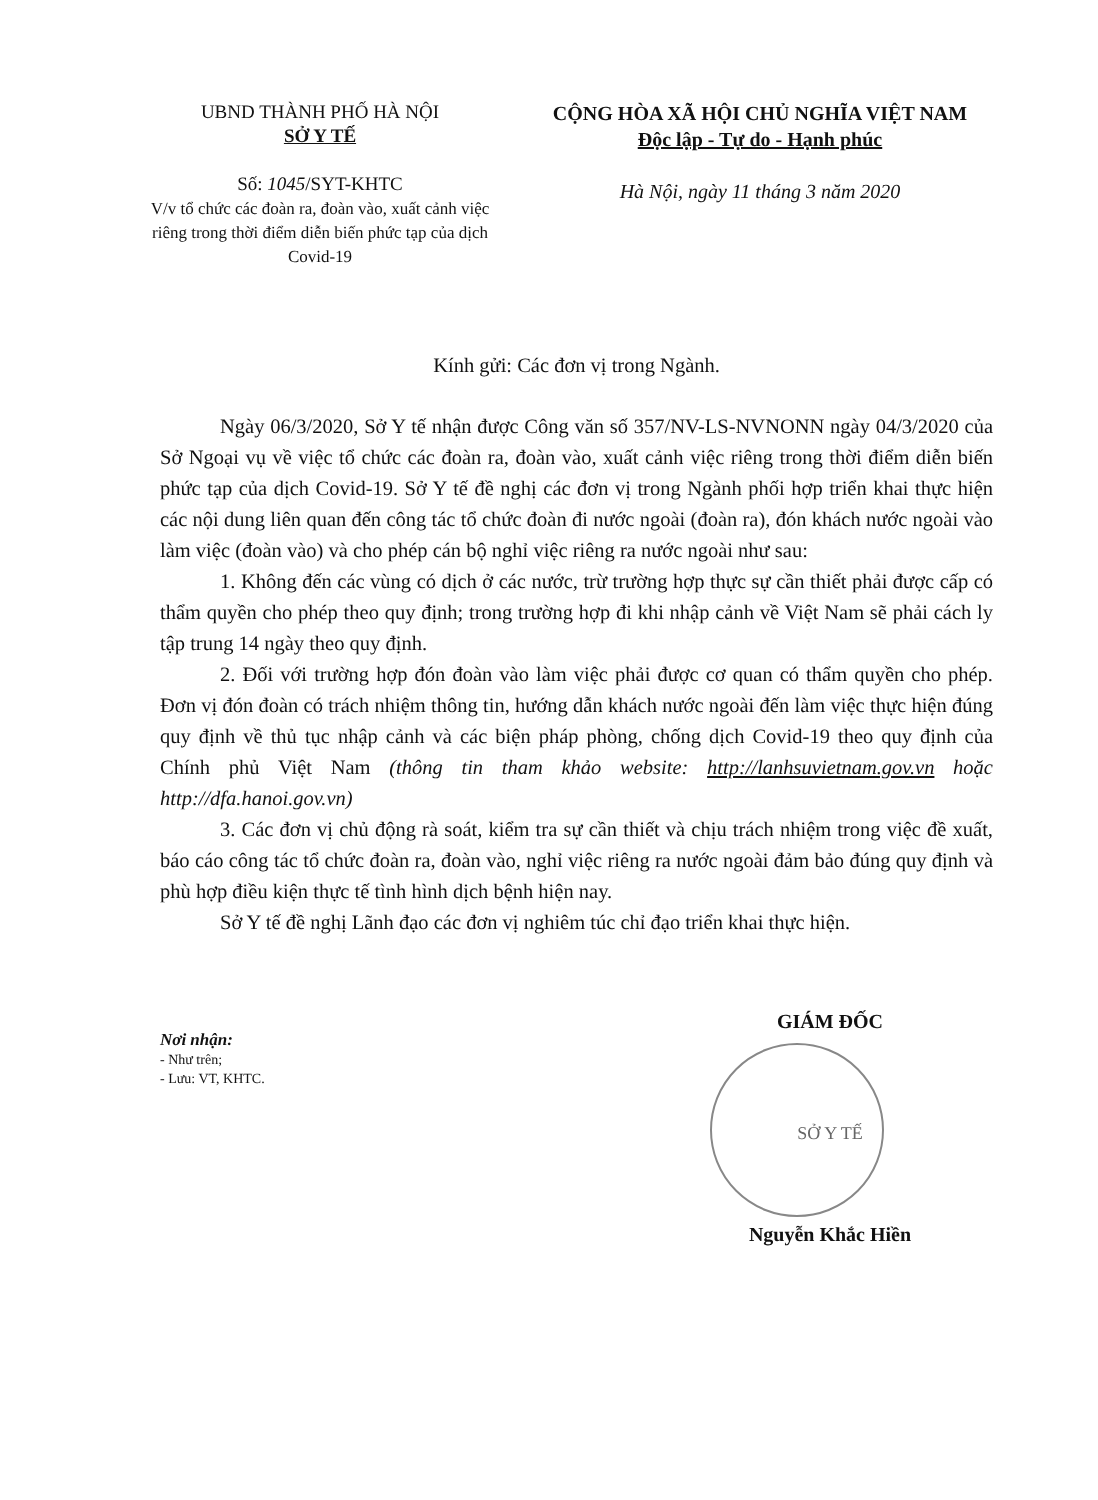UBND THÀNH PHỐ HÀ NỘI
SỞ Y TẾ
Số: 1045/SYT-KHTC
V/v tổ chức các đoàn ra, đoàn vào, xuất cảnh việc riêng trong thời điểm diễn biến phức tạp của dịch Covid-19
CỘNG HÒA XÃ HỘI CHỦ NGHĨA VIỆT NAM
Độc lập - Tự do - Hạnh phúc
Hà Nội, ngày 11 tháng 3 năm 2020
Kính gửi: Các đơn vị trong Ngành.
Ngày 06/3/2020, Sở Y tế nhận được Công văn số 357/NV-LS-NVNONN ngày 04/3/2020 của Sở Ngoại vụ về việc tổ chức các đoàn ra, đoàn vào, xuất cảnh việc riêng trong thời điểm diễn biến phức tạp của dịch Covid-19. Sở Y tế đề nghị các đơn vị trong Ngành phối hợp triển khai thực hiện các nội dung liên quan đến công tác tổ chức đoàn đi nước ngoài (đoàn ra), đón khách nước ngoài vào làm việc (đoàn vào) và cho phép cán bộ nghỉ việc riêng ra nước ngoài như sau:
1. Không đến các vùng có dịch ở các nước, trừ trường hợp thực sự cần thiết phải được cấp có thẩm quyền cho phép theo quy định; trong trường hợp đi khi nhập cảnh về Việt Nam sẽ phải cách ly tập trung 14 ngày theo quy định.
2. Đối với trường hợp đón đoàn vào làm việc phải được cơ quan có thẩm quyền cho phép. Đơn vị đón đoàn có trách nhiệm thông tin, hướng dẫn khách nước ngoài đến làm việc thực hiện đúng quy định về thủ tục nhập cảnh và các biện pháp phòng, chống dịch Covid-19 theo quy định của Chính phủ Việt Nam (thông tin tham khảo website: http://lanhsuvietnam.gov.vn hoặc http://dfa.hanoi.gov.vn)
3. Các đơn vị chủ động rà soát, kiểm tra sự cần thiết và chịu trách nhiệm trong việc đề xuất, báo cáo công tác tổ chức đoàn ra, đoàn vào, nghỉ việc riêng ra nước ngoài đảm bảo đúng quy định và phù hợp điều kiện thực tế tình hình dịch bệnh hiện nay.
Sở Y tế đề nghị Lãnh đạo các đơn vị nghiêm túc chỉ đạo triển khai thực hiện.
Nơi nhận:
- Như trên;
- Lưu: VT, KHTC.
GIÁM ĐỐC
SỞ Y TẾ
Nguyễn Khắc Hiền